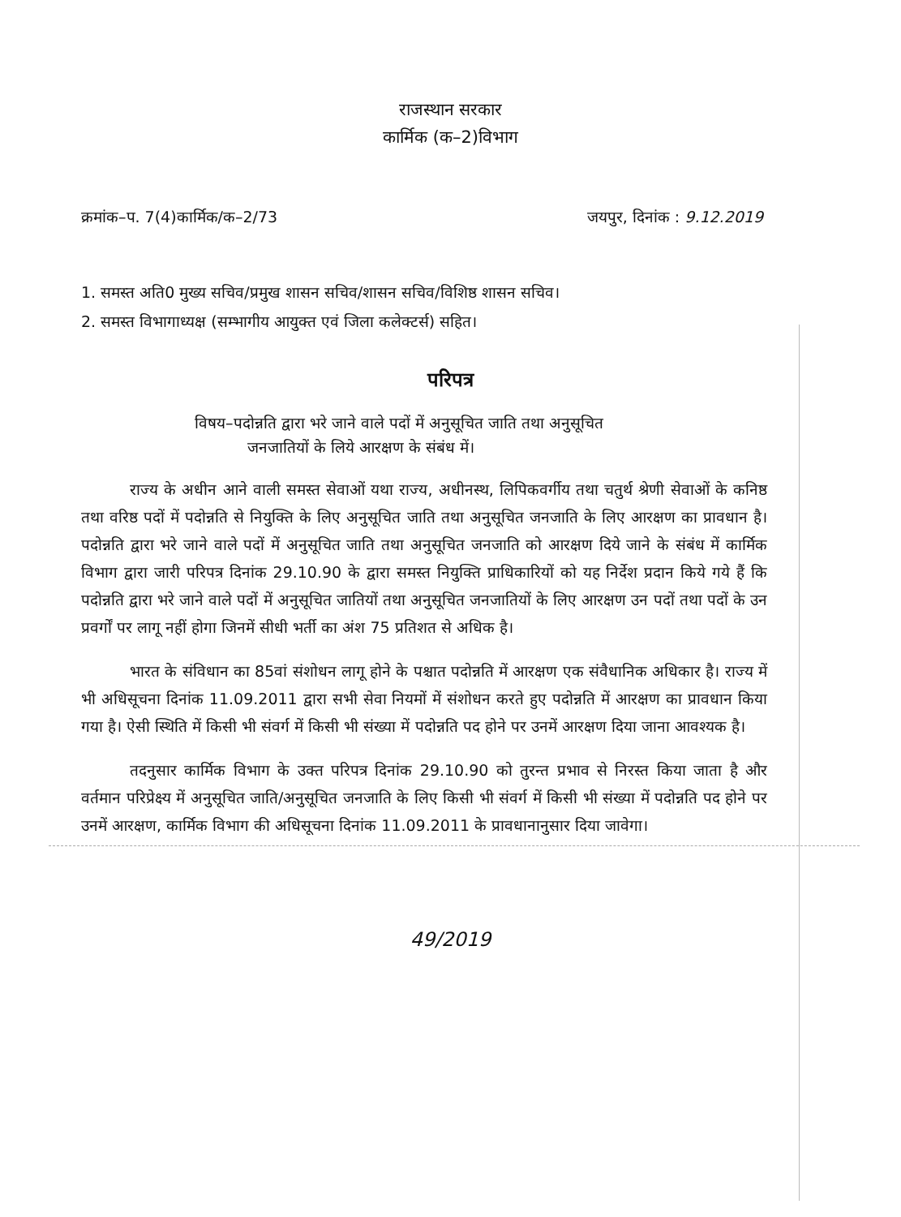राजस्थान सरकार
कार्मिक (क–2)विभाग
क्रमांक–प. 7(4)कार्मिक/क–2/73 जयपुर, दिनांक : 9.12.2019
1. समस्त अति0 मुख्य सचिव/प्रमुख शासन सचिव/शासन सचिव/विशिष्ठ शासन सचिव।
2. समस्त विभागाध्यक्ष (सम्भागीय आयुक्त एवं जिला कलेक्टर्स) सहित।
परिपत्र
विषय–पदोन्नति द्वारा भरे जाने वाले पदों में अनुसूचित जाति तथा अनुसूचित
जनजातियों के लिये आरक्षण के संबंध में।
राज्य के अधीन आने वाली समस्त सेवाओं यथा राज्य, अधीनस्थ, लिपिकवर्गीय तथा चतुर्थ श्रेणी सेवाओं के कनिष्ठ तथा वरिष्ठ पदों में पदोन्नति से नियुक्ति के लिए अनुसूचित जाति तथा अनुसूचित जनजाति के लिए आरक्षण का प्रावधान है। पदोन्नति द्वारा भरे जाने वाले पदों में अनुसूचित जाति तथा अनुसूचित जनजाति को आरक्षण दिये जाने के संबंध में कार्मिक विभाग द्वारा जारी परिपत्र दिनांक 29.10.90 के द्वारा समस्त नियुक्ति प्राधिकारियों को यह निर्देश प्रदान किये गये हैं कि पदोन्नति द्वारा भरे जाने वाले पदों में अनुसूचित जातियों तथा अनुसूचित जनजातियों के लिए आरक्षण उन पदों तथा पदों के उन प्रवर्गों पर लागू नहीं होगा जिनमें सीधी भर्ती का अंश 75 प्रतिशत से अधिक है।
भारत के संविधान का 85वां संशोधन लागू होने के पश्चात पदोन्नति में आरक्षण एक संवैधानिक अधिकार है। राज्य में भी अधिसूचना दिनांक 11.09.2011 द्वारा सभी सेवा नियमों में संशोधन करते हुए पदोन्नति में आरक्षण का प्रावधान किया गया है। ऐसी स्थिति में किसी भी संवर्ग में किसी भी संख्या में पदोन्नति पद होने पर उनमें आरक्षण दिया जाना आवश्यक है।
तदनुसार कार्मिक विभाग के उक्त परिपत्र दिनांक 29.10.90 को तुरन्त प्रभाव से निरस्त किया जाता है और वर्तमान परिप्रेक्ष्य में अनुसूचित जाति/अनुसूचित जनजाति के लिए किसी भी संवर्ग में किसी भी संख्या में पदोन्नति पद होने पर उनमें आरक्षण, कार्मिक विभाग की अधिसूचना दिनांक 11.09.2011 के प्रावधानानुसार दिया जावेगा।
49/2019